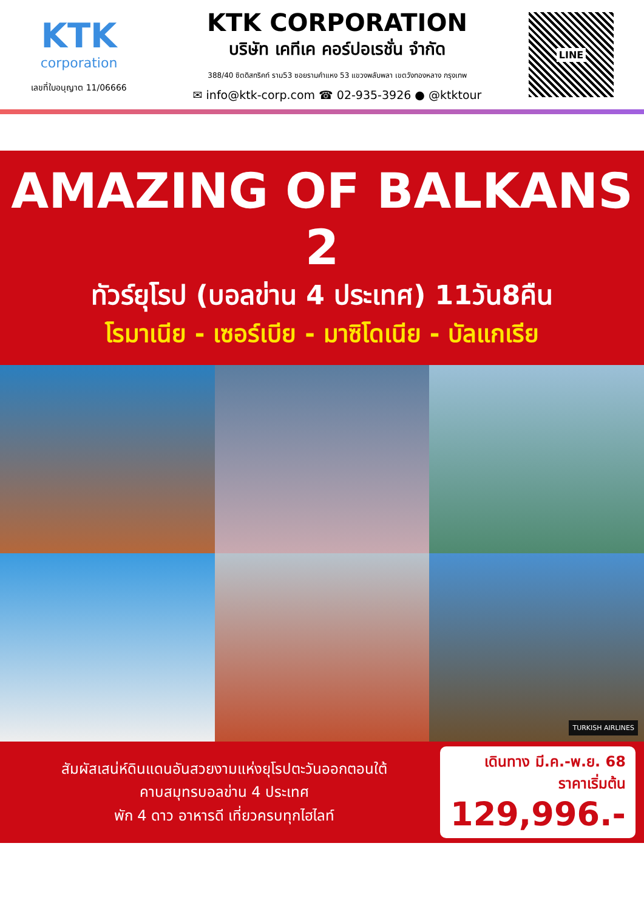KTK
corporation
เลขที่ใบอนุญาต 11/06666
KTK CORPORATION
บริษัท เคทีเค คอร์ปอเรชั่น จำกัด
388/40 ซิตดิสทริคท์ ราม53 ซอยรามคำแหง 53 แขวงพลับพลา เขตวังทองหลาง กรุงเทพ
✉ info@ktk-corp.com ☎ 02-935-3926 ● @ktktour
LINE
AMAZING OF BALKANS 2
ทัวร์ยุโรป (บอลข่าน 4 ประเทศ) 11วัน8คืน
โรมาเนีย - เซอร์เบีย - มาซิโดเนีย - บัลแกเรีย
TURKISH AIRLINES
สัมผัสเสน่ห์ดินแดนอันสวยงามแห่งยุโรปตะวันออกตอนใต้
คาบสมุทรบอลข่าน 4 ประเทศ
พัก 4 ดาว อาหารดี เที่ยวครบทุกไฮไลท์
เดินทาง มี.ค.-พ.ย. 68
ราคาเริ่มต้น
129,996.-